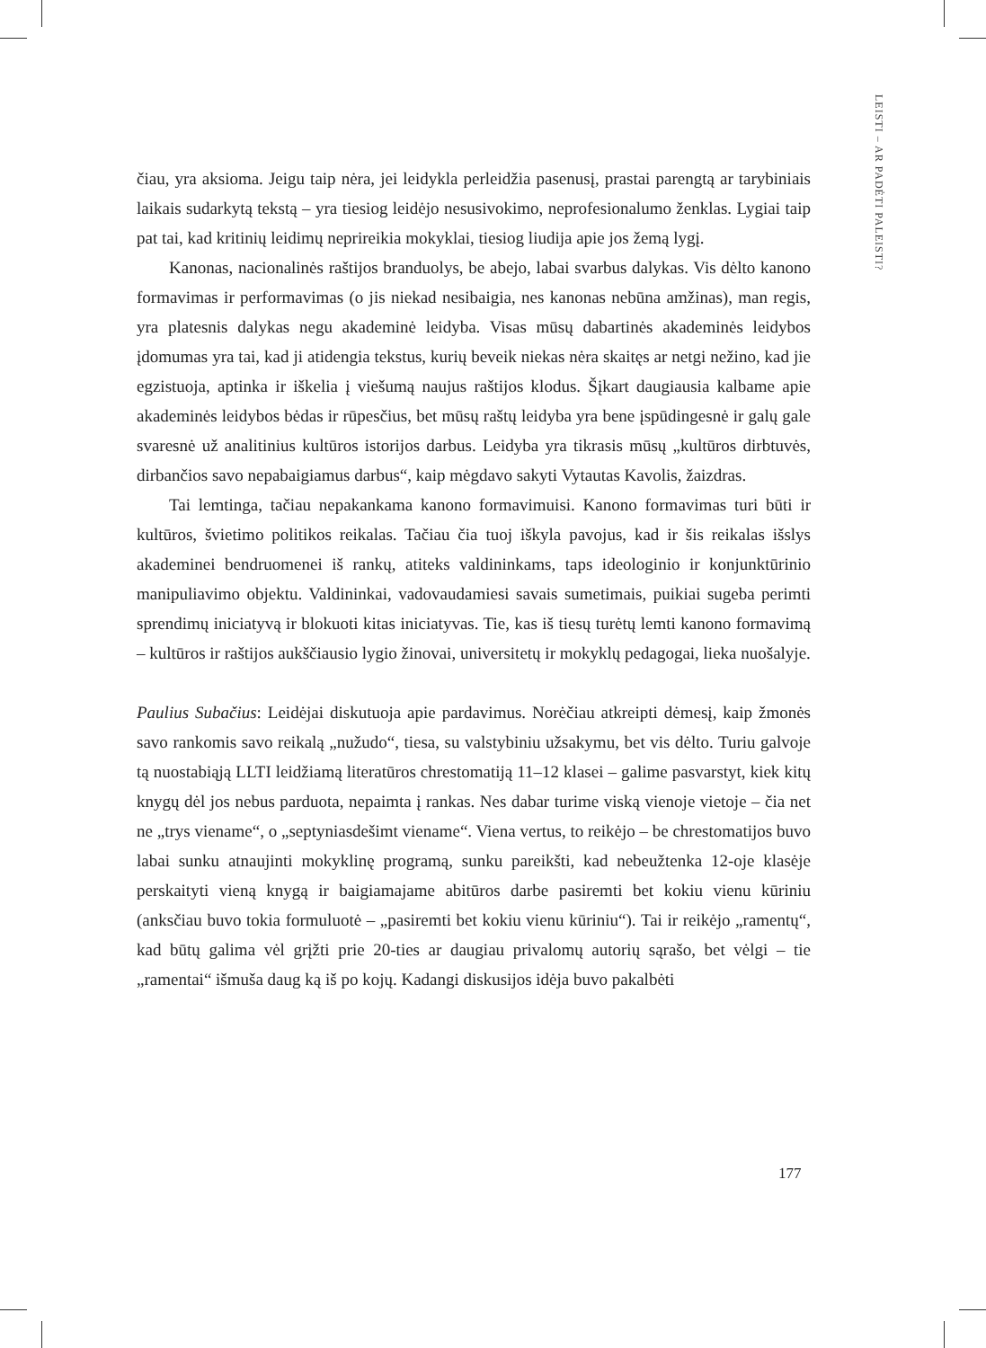LEISTI – AR PADĖTI PALEISTI?
čiau, yra aksioma. Jeigu taip nėra, jei leidykla perleidžia pasenusį, prastai parengtą ar tarybiniais laikais sudarkytą tekstą – yra tiesiog leidėjo nesusivokimo, neprofesionalumo ženklas. Lygiai taip pat tai, kad kritinių leidimų neprireikia mokyklai, tiesiog liudija apie jos žemą lygį.
Kanonas, nacionalinės raštijos branduolys, be abejo, labai svarbus dalykas. Vis dėlto kanono formavimas ir performavimas (o jis niekad nesibaigia, nes kanonas nebūna amžinas), man regis, yra platesnis dalykas negu akademinė leidyba. Visas mūsų dabartinės akademinės leidybos įdomumas yra tai, kad ji atidengia tekstus, kurių beveik niekas nėra skaitęs ar netgi nežino, kad jie egzistuoja, aptinka ir iškelia į viešumą naujus raštijos klodus. Šįkart daugiausia kalbame apie akademinės leidybos bėdas ir rūpesčius, bet mūsų raštų leidyba yra bene įspūdingesnė ir galų gale svaresnė už analitinius kultūros istorijos darbus. Leidyba yra tikrasis mūsų „kultūros dirbtuvės, dirbančios savo nepabaigiamus darbus“, kaip mėgdavo sakyti Vytautas Kavolis, žaizdras.
Tai lemtinga, tačiau nepakankama kanono formavimuisi. Kanono formavimas turi būti ir kultūros, švietimo politikos reikalas. Tačiau čia tuoj iškyla pavojus, kad ir šis reikalas išslys akademinei bendruomenei iš rankų, atiteks valdininkams, taps ideologinio ir konjunktūrinio manipuliavimo objektu. Valdininkai, vadovaudamiesi savais sumetimais, puikiai sugeba perimti sprendimų iniciatyvą ir blokuoti kitas iniciatyvas. Tie, kas iš tiesų turėtų lemti kanono formavimą – kultūros ir raštijos aukščiausio lygio žinovai, universitetų ir mokyklų pedagogai, lieka nuošalyje.
Paulius Subačius: Leidėjai diskutuoja apie pardavimus. Norėčiau atkreipti dėmesį, kaip žmonės savo rankomis savo reikalą „nužudo“, tiesa, su valstybiniu užsakymu, bet vis dėlto. Turiu galvoje tą nuostabiąją LLTI leidžiamą literatūros chrestomatiją 11–12 klasei – galime pasvarstyt, kiek kitų knygų dėl jos nebus parduota, nepaimta į rankas. Nes dabar turime viską vienoje vietoje – čia net ne „trys viename“, o „septyniasdešimt viename“. Viena vertus, to reikėjo – be chrestomatijos buvo labai sunku atnaujinti mokyklinę programą, sunku pareikšti, kad nebeužtenka 12-oje klasėje perskaityti vieną knygą ir baigiamajame abitūros darbe pasiremti bet kokiu vienu kūriniu (anksčiau buvo tokia formuluotė – „pasiremti bet kokiu vienu kūriniu“). Tai ir reikėjo „ramentų“, kad būtų galima vėl grįžti prie 20-ties ar daugiau privalomų autorių sąrašo, bet vėlgi – tie „ramentai“ išmuša daug ką iš po kojų. Kadangi diskusijos idėja buvo pakalbėti
177